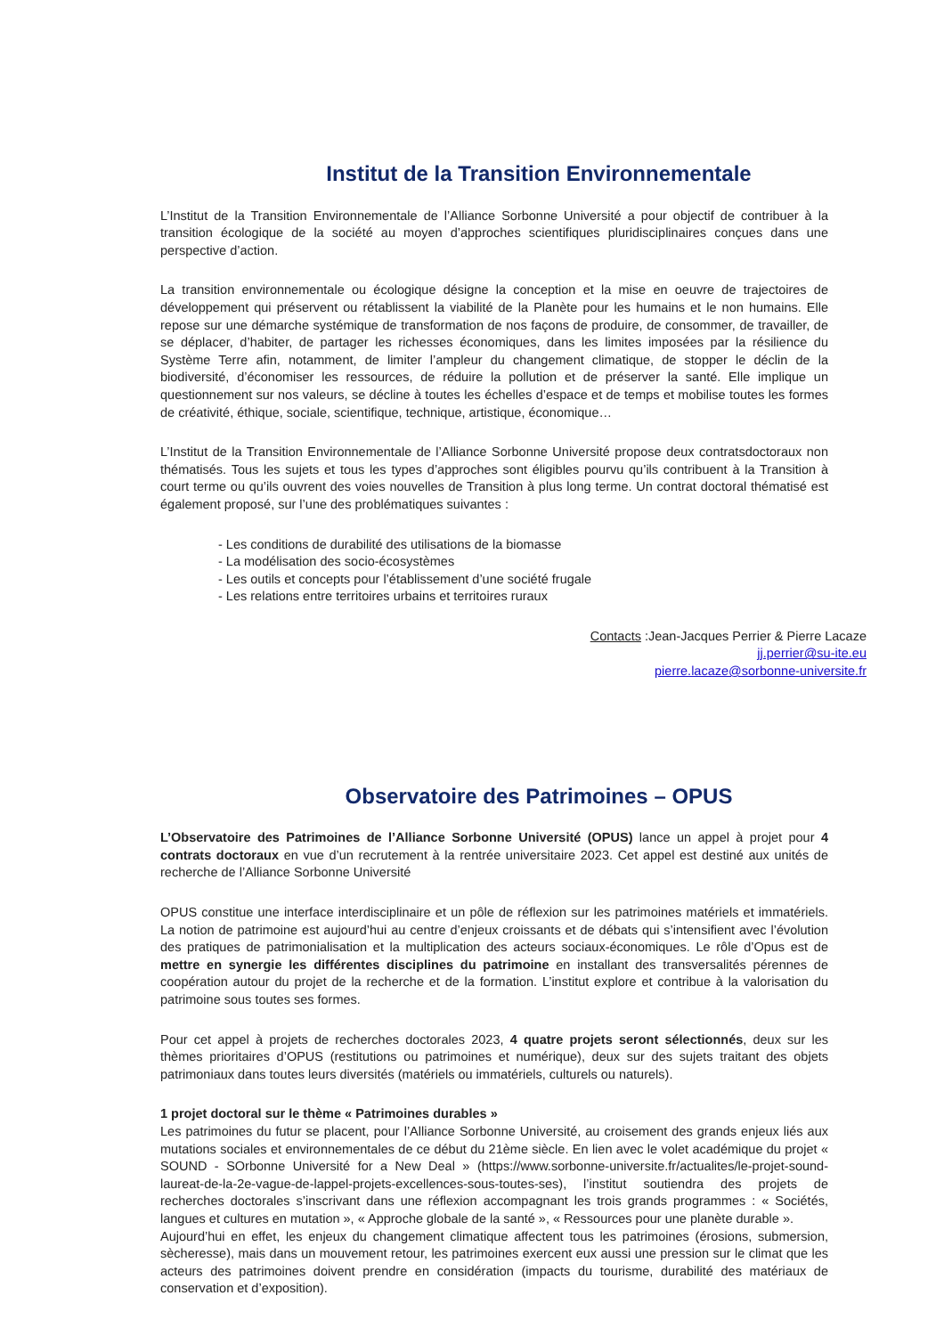Institut de la Transition Environnementale
L’Institut de la Transition Environnementale de l’Alliance Sorbonne Université a pour objectif de contribuer à la transition écologique de la société au moyen d’approches scientifiques pluridisciplinaires conçues dans une perspective d’action.
La transition environnementale ou écologique désigne la conception et la mise en oeuvre de trajectoires de développement qui préservent ou rétablissent la viabilité de la Planète pour les humains et le non humains. Elle repose sur une démarche systémique de transformation de nos façons de produire, de consommer, de travailler, de se déplacer, d’habiter, de partager les richesses économiques, dans les limites imposées par la résilience du Système Terre afin, notamment, de limiter l’ampleur du changement climatique, de stopper le déclin de la biodiversité, d’économiser les ressources, de réduire la pollution et de préserver la santé. Elle implique un questionnement sur nos valeurs, se décline à toutes les échelles d’espace et de temps et mobilise toutes les formes de créativité, éthique, sociale, scientifique, technique, artistique, économique…
L’Institut de la Transition Environnementale de l’Alliance Sorbonne Université propose deux contratsdoctoraux non thématisés. Tous les sujets et tous les types d’approches sont éligibles pourvu qu’ils contribuent à la Transition à court terme ou qu’ils ouvrent des voies nouvelles de Transition à plus long terme. Un contrat doctoral thématisé est également proposé, sur l’une des problématiques suivantes :
- Les conditions de durabilité des utilisations de la biomasse
- La modélisation des socio-écosystèmes
- Les outils et concepts pour l’établissement d’une société frugale
- Les relations entre territoires urbains et territoires ruraux
Contacts :Jean-Jacques Perrier & Pierre Lacaze
jj.perrier@su-ite.eu
pierre.lacaze@sorbonne-universite.fr
Observatoire des Patrimoines – OPUS
L’Observatoire des Patrimoines de l’Alliance Sorbonne Université (OPUS) lance un appel à projet pour 4 contrats doctoraux en vue d’un recrutement à la rentrée universitaire 2023. Cet appel est destiné aux unités de recherche de l’Alliance Sorbonne Université
OPUS constitue une interface interdisciplinaire et un pôle de réflexion sur les patrimoines matériels et immatériels. La notion de patrimoine est aujourd’hui au centre d’enjeux croissants et de débats qui s’intensifient avec l’évolution des pratiques de patrimonialisation et la multiplication des acteurs sociaux-économiques. Le rôle d’Opus est de mettre en synergie les différentes disciplines du patrimoine en installant des transversalités pérennes de coopération autour du projet de la recherche et de la formation. L’institut explore et contribue à la valorisation du patrimoine sous toutes ses formes.
Pour cet appel à projets de recherches doctorales 2023, 4 quatre projets seront sélectionnés, deux sur les thèmes prioritaires d’OPUS (restitutions ou patrimoines et numérique), deux sur des sujets traitant des objets patrimoniaux dans toutes leurs diversités (matériels ou immatériels, culturels ou naturels).
1 projet doctoral sur le thème « Patrimoines durables »
Les patrimoines du futur se placent, pour l’Alliance Sorbonne Université, au croisement des grands enjeux liés aux mutations sociales et environnementales de ce début du 21ème siècle. En lien avec le volet académique du projet « SOUND - SOrbonne Université for a New Deal » (https://www.sorbonne-universite.fr/actualites/le-projet-sound-laureat-de-la-2e-vague-de-lappel-projets-excellences-sous-toutes-ses), l’institut soutiendra des projets de recherches doctorales s’inscrivant dans une réflexion accompagnant les trois grands programmes : « Sociétés, langues et cultures en mutation », « Approche globale de la santé », « Ressources pour une planète durable ».
Aujourd’hui en effet, les enjeux du changement climatique affectent tous les patrimoines (érosions, submersion, sècheresse), mais dans un mouvement retour, les patrimoines exercent eux aussi une pression sur le climat que les acteurs des patrimoines doivent prendre en considération (impacts du tourisme, durabilité des matériaux de conservation et d’exposition).